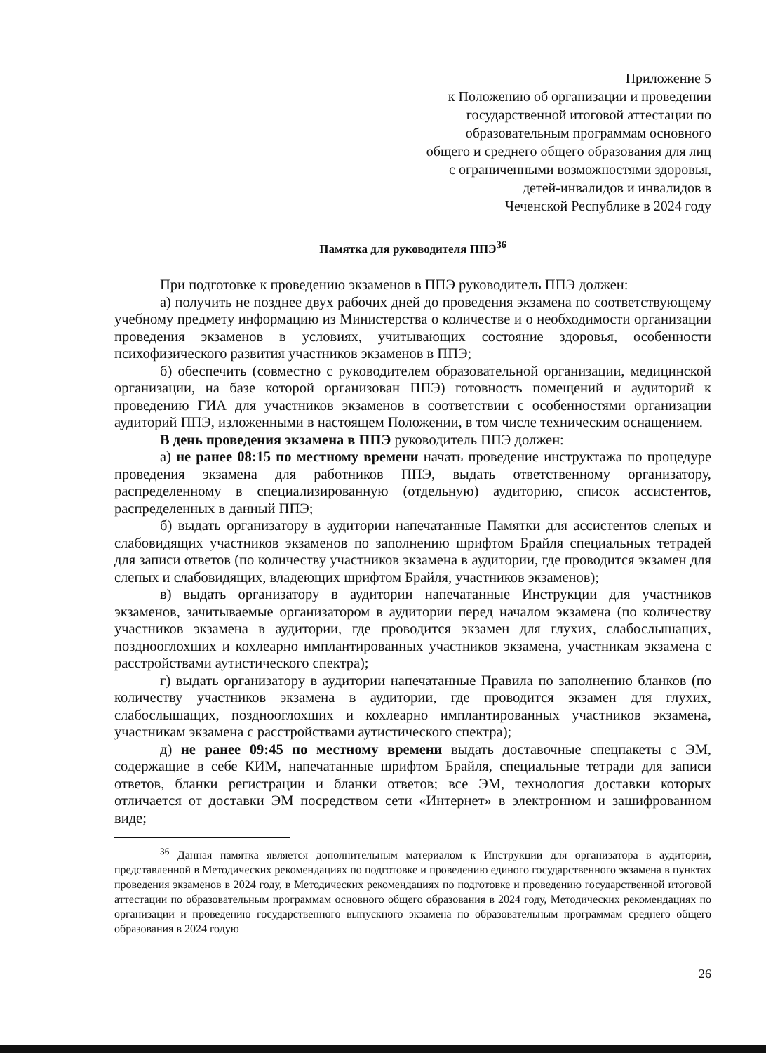Приложение 5
к Положению об организации и проведении
государственной итоговой аттестации по
образовательным программам основного
общего и среднего общего образования для лиц
с ограниченными возможностями здоровья,
детей-инвалидов и инвалидов в
Чеченской Республике в 2024 году
Памятка для руководителя ППЭ<sup>36</sup>
При подготовке к проведению экзаменов в ППЭ руководитель ППЭ должен:
а) получить не позднее двух рабочих дней до проведения экзамена по соответствующему учебному предмету информацию из Министерства о количестве и о необходимости организации проведения экзаменов в условиях, учитывающих состояние здоровья, особенности психофизического развития участников экзаменов в ППЭ;
б) обеспечить (совместно с руководителем образовательной организации, медицинской организации, на базе которой организован ППЭ) готовность помещений и аудиторий к проведению ГИА для участников экзаменов в соответствии с особенностями организации аудиторий ППЭ, изложенными в настоящем Положении, в том числе техническим оснащением.
В день проведения экзамена в ППЭ руководитель ППЭ должен:
а) не ранее 08:15 по местному времени начать проведение инструктажа по процедуре проведения экзамена для работников ППЭ, выдать ответственному организатору, распределенному в специализированную (отдельную) аудиторию, список ассистентов, распределенных в данный ППЭ;
б) выдать организатору в аудитории напечатанные Памятки для ассистентов слепых и слабовидящих участников экзаменов по заполнению шрифтом Брайля специальных тетрадей для записи ответов (по количеству участников экзамена в аудитории, где проводится экзамен для слепых и слабовидящих, владеющих шрифтом Брайля, участников экзаменов);
в) выдать организатору в аудитории напечатанные Инструкции для участников экзаменов, зачитываемые организатором в аудитории перед началом экзамена (по количеству участников экзамена в аудитории, где проводится экзамен для глухих, слабослышащих, позднооглохших и кохлеарно имплантированных участников экзамена, участникам экзамена с расстройствами аутистического спектра);
г) выдать организатору в аудитории напечатанные Правила по заполнению бланков (по количеству участников экзамена в аудитории, где проводится экзамен для глухих, слабослышащих, позднооглохших и кохлеарно имплантированных участников экзамена, участникам экзамена с расстройствами аутистического спектра);
д) не ранее 09:45 по местному времени выдать доставочные спецпакеты с ЭМ, содержащие в себе КИМ, напечатанные шрифтом Брайля, специальные тетради для записи ответов, бланки регистрации и бланки ответов; все ЭМ, технология доставки которых отличается от доставки ЭМ посредством сети «Интернет» в электронном и зашифрованном виде;
<sup>36</sup> Данная памятка является дополнительным материалом к Инструкции для организатора в аудитории, представленной в Методических рекомендациях по подготовке и проведению единого государственного экзамена в пунктах проведения экзаменов в 2024 году, в Методических рекомендациях по подготовке и проведению государственной итоговой аттестации по образовательным программам основного общего образования в 2024 году, Методических рекомендациях по организации и проведению государственного выпускного экзамена по образовательным программам среднего общего образования в 2024 годую
26